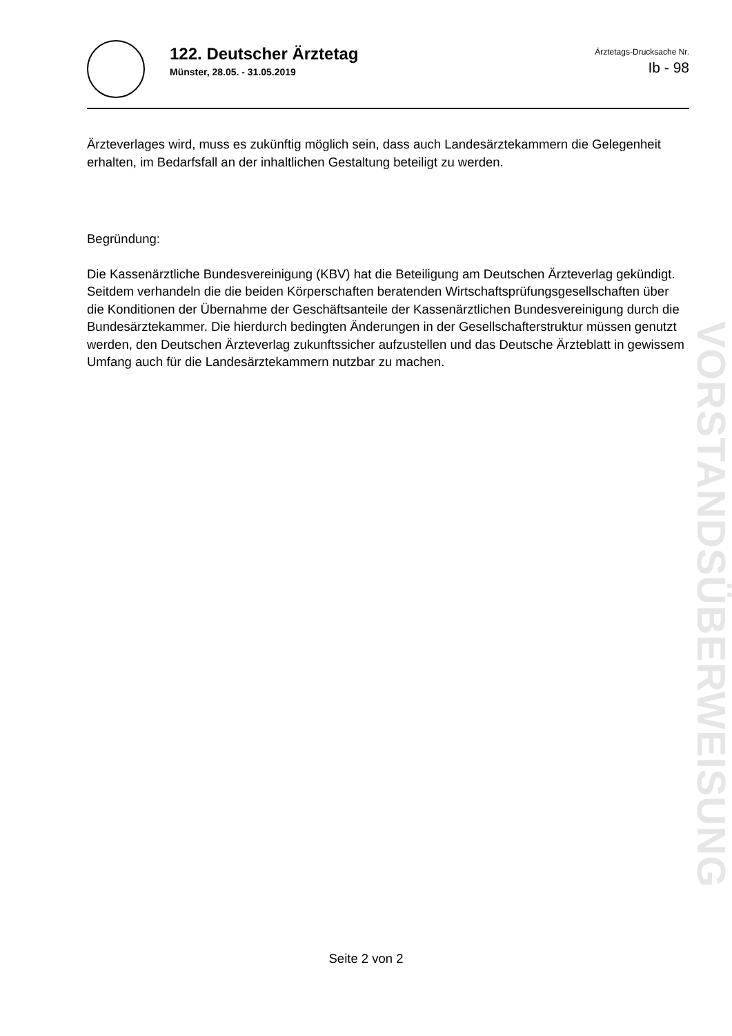122. Deutscher Ärztetag
Münster, 28.05. - 31.05.2019
Ärztetags-Drucksache Nr.
Ib - 98
Ärzteverlages wird, muss es zukünftig möglich sein, dass auch Landesärztekammern die Gelegenheit erhalten, im Bedarfsfall an der inhaltlichen Gestaltung beteiligt zu werden.
Begründung:
Die Kassenärztliche Bundesvereinigung (KBV) hat die Beteiligung am Deutschen Ärzteverlag gekündigt. Seitdem verhandeln die die beiden Körperschaften beratenden Wirtschaftsprüfungsgesellschaften über die Konditionen der Übernahme der Geschäftsanteile der Kassenärztlichen Bundesvereinigung durch die Bundesärztekammer. Die hierdurch bedingten Änderungen in der Gesellschafterstruktur müssen genutzt werden, den Deutschen Ärzteverlag zukunftssicher aufzustellen und das Deutsche Ärzteblatt in gewissem Umfang auch für die Landesärztekammern nutzbar zu machen.
VORSTANDSÜBERWEISUNG
Seite 2 von 2